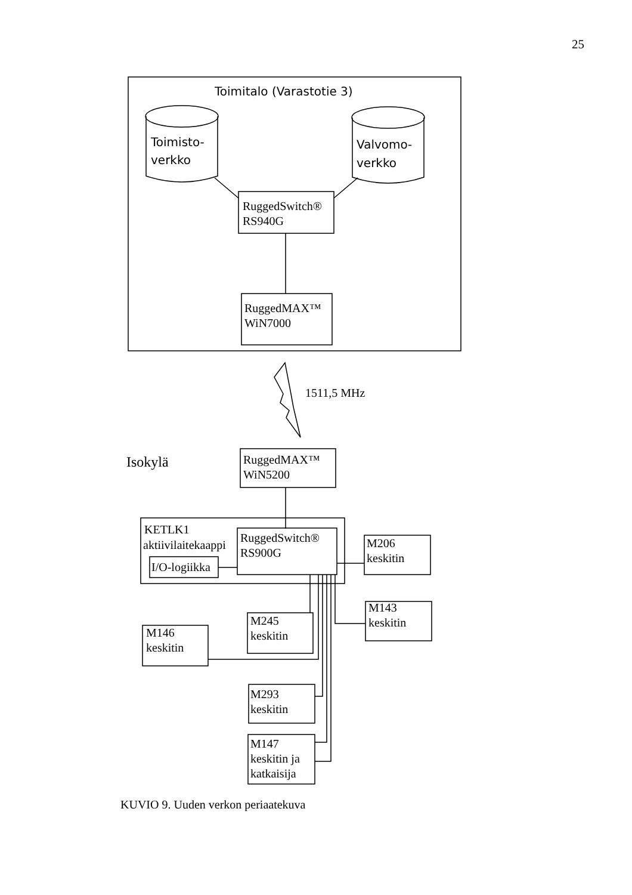25
Toimitalo (Varastotie 3)
Toimisto-
verkko
Valvomo-
verkko
RuggedSwitch®
RS940G
RuggedMAX™
WiN7000
1511,5 MHz
Isokylä
RuggedMAX™
WiN5200
KETLK1
aktiivilaitekaappi
I/O-logiikka
RuggedSwitch®
RS900G
M206
keskitin
M245
keskitin
M143
keskitin
M146
keskitin
M293
keskitin
M147
keskitin ja
katkaisija
KUVIO 9. Uuden verkon periaatekuva